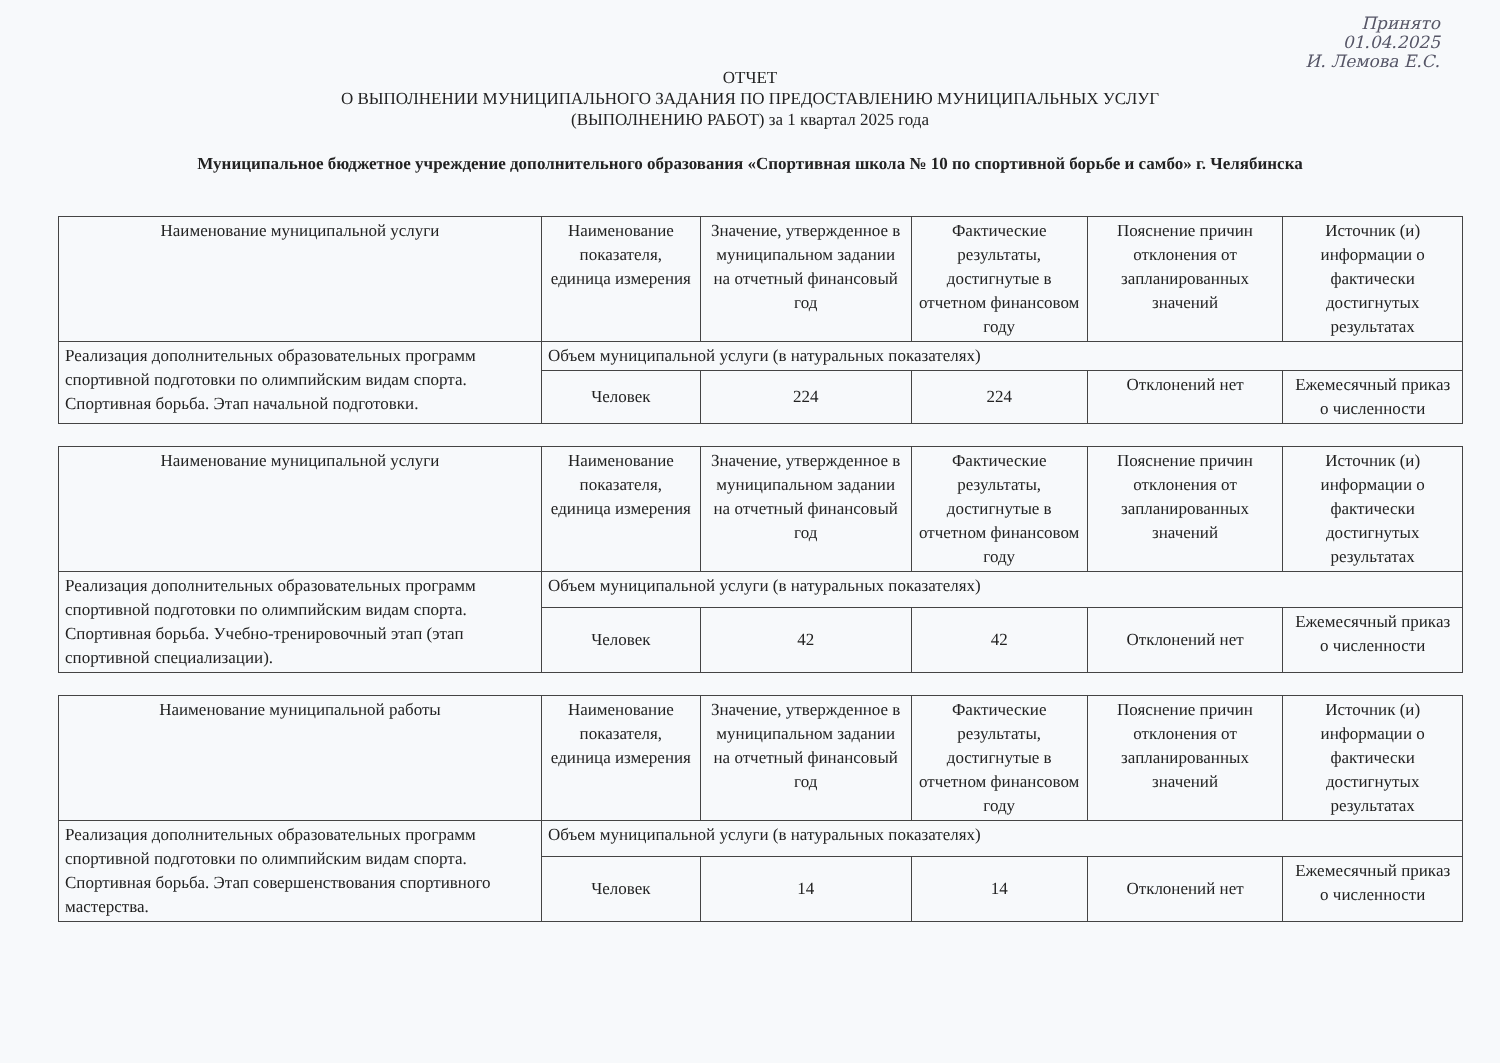Принято
01.04.2025
И. Лемова Е.С.
ОТЧЕТ
О ВЫПОЛНЕНИИ МУНИЦИПАЛЬНОГО ЗАДАНИЯ ПО ПРЕДОСТАВЛЕНИЮ МУНИЦИПАЛЬНЫХ УСЛУГ
(ВЫПОЛНЕНИЮ РАБОТ) за 1 квартал 2025 года
Муниципальное бюджетное учреждение дополнительного образования «Спортивная школа № 10 по спортивной борьбе и самбо» г. Челябинска
| Наименование муниципальной услуги | Наименование показателя, единица измерения | Значение, утвержденное в муниципальном задании на отчетный финансовый год | Фактические результаты, достигнутые в отчетном финансовом году | Пояснение причин отклонения от запланированных значений | Источник (и) информации о фактически достигнутых результатах |
| --- | --- | --- | --- | --- | --- |
| Реализация дополнительных образовательных программ спортивной подготовки по олимпийским видам спорта. Спортивная борьба. Этап начальной подготовки. | Объем муниципальной услуги (в натуральных показателях) | | | | |
| | Человек | 224 | 224 | Отклонений нет | Ежемесячный приказ о численности |
| Наименование муниципальной услуги | Наименование показателя, единица измерения | Значение, утвержденное в муниципальном задании на отчетный финансовый год | Фактические результаты, достигнутые в отчетном финансовом году | Пояснение причин отклонения от запланированных значений | Источник (и) информации о фактически достигнутых результатах |
| --- | --- | --- | --- | --- | --- |
| Реализация дополнительных образовательных программ спортивной подготовки по олимпийским видам спорта. Спортивная борьба. Учебно-тренировочный этап (этап спортивной специализации). | Объем муниципальной услуги (в натуральных показателях) | | | | |
| | Человек | 42 | 42 | Отклонений нет | Ежемесячный приказ о численности |
| Наименование муниципальной работы | Наименование показателя, единица измерения | Значение, утвержденное в муниципальном задании на отчетный финансовый год | Фактические результаты, достигнутые в отчетном финансовом году | Пояснение причин отклонения от запланированных значений | Источник (и) информации о фактически достигнутых результатах |
| --- | --- | --- | --- | --- | --- |
| Реализация дополнительных образовательных программ спортивной подготовки по олимпийским видам спорта. Спортивная борьба. Этап совершенствования спортивного мастерства. | Объем муниципальной услуги (в натуральных показателях) | | | | |
| | Человек | 14 | 14 | Отклонений нет | Ежемесячный приказ о численности |